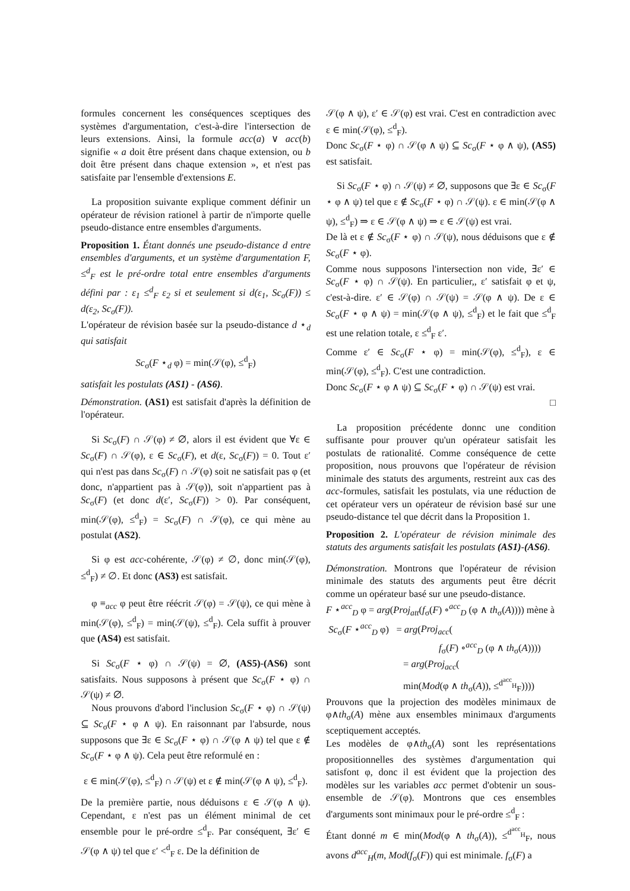formules concernent les conséquences sceptiques des systèmes d'argumentation, c'est-à-dire l'intersection de leurs extensions. Ainsi, la formule acc(a) ∨ acc(b) signifie « a doit être présent dans chaque extension, ou b doit être présent dans chaque extension », et n'est pas satisfaite par l'ensemble d'extensions E.
La proposition suivante explique comment définir un opérateur de révision rationel à partir de n'importe quelle pseudo-distance entre ensembles d'arguments.
Proposition 1. Étant donnés une pseudo-distance d entre ensembles d'arguments, et un système d'argumentation F, ≤<sup>d</sup><sub>F</sub> est le pré-ordre total entre ensembles d'arguments défini par : ε<sub>1</sub> ≤<sup>d</sup><sub>F</sub> ε<sub>2</sub> si et seulement si d(ε<sub>1</sub>, Sc<sub>σ</sub>(F)) ≤ d(ε<sub>2</sub>, Sc<sub>σ</sub>(F)).
L'opérateur de révision basée sur la pseudo-distance d ⋆<sub>d</sub> qui satisfait
Sc<sub>σ</sub>(F ⋆<sub>d</sub> φ) = min(𝒮(φ), ≤<sup>d</sup><sub>F</sub>)
satisfait les postulats (AS1) - (AS6).
Démonstration. (AS1) est satisfait d'après la définition de l'opérateur.
Si Sc<sub>σ</sub>(F) ∩ 𝒮(φ) ≠ ∅, alors il est évident que ∀ε ∈ Sc<sub>σ</sub>(F) ∩ 𝒮(φ), ε ∈ Sc<sub>σ</sub>(F), et d(ε, Sc<sub>σ</sub>(F)) = 0. Tout ε′ qui n'est pas dans Sc<sub>σ</sub>(F) ∩ 𝒮(φ) soit ne satisfait pas φ (et donc, n'appartient pas à 𝒮(φ)), soit n'appartient pas à Sc<sub>σ</sub>(F) (et donc d(ε′, Sc<sub>σ</sub>(F)) > 0). Par conséquent, min(𝒮(φ), ≤<sup>d</sup><sub>F</sub>) = Sc<sub>σ</sub>(F) ∩ 𝒮(φ), ce qui mène au postulat (AS2).
Si φ est acc-cohérente, 𝒮(φ) ≠ ∅, donc min(𝒮(φ), ≤<sup>d</sup><sub>F</sub>) ≠ ∅. Et donc (AS3) est satisfait.
φ ≡<sub>acc</sub> φ peut être réécrit 𝒮(φ) = 𝒮(ψ), ce qui mène à min(𝒮(φ), ≤<sup>d</sup><sub>F</sub>) = min(𝒮(ψ), ≤<sup>d</sup><sub>F</sub>). Cela suffit à prouver que (AS4) est satisfait.
Si Sc<sub>σ</sub>(F ⋆ φ) ∩ 𝒮(ψ) = ∅, (AS5)-(AS6) sont satisfaits. Nous supposons à présent que Sc<sub>σ</sub>(F ⋆ φ) ∩ 𝒮(ψ) ≠ ∅.
Nous prouvons d'abord l'inclusion Sc<sub>σ</sub>(F ⋆ φ) ∩ 𝒮(ψ) ⊆ Sc<sub>σ</sub>(F ⋆ φ ∧ ψ). En raisonnant par l'absurde, nous supposons que ∃ε ∈ Sc<sub>σ</sub>(F ⋆ φ) ∩ 𝒮(φ ∧ ψ) tel que ε ∉ Sc<sub>σ</sub>(F ⋆ φ ∧ ψ). Cela peut être reformulé en :
ε ∈ min(𝒮(φ), ≤<sup>d</sup><sub>F</sub>) ∩ 𝒮(ψ) et ε ∉ min(𝒮(φ ∧ ψ), ≤<sup>d</sup><sub>F</sub>).
De la première partie, nous déduisons ε ∈ 𝒮(φ ∧ ψ). Cependant, ε n'est pas un élément minimal de cet ensemble pour le pré-ordre ≤<sup>d</sup><sub>F</sub>. Par conséquent, ∃ε′ ∈ 𝒮(φ ∧ ψ) tel que ε′ <<sup>d</sup><sub>F</sub> ε. De la définition de
𝒮(φ ∧ ψ), ε′ ∈ 𝒮(φ) est vrai. C'est en contradiction avec ε ∈ min(𝒮(φ), ≤<sup>d</sup><sub>F</sub>).
Donc Sc<sub>σ</sub>(F ⋆ φ) ∩ 𝒮(φ ∧ ψ) ⊆ Sc<sub>σ</sub>(F ⋆ φ ∧ ψ), (AS5) est satisfait.
Si Sc<sub>σ</sub>(F ⋆ φ) ∩ 𝒮(ψ) ≠ ∅, supposons que ∃ε ∈ Sc<sub>σ</sub>(F ⋆ φ ∧ ψ) tel que ε ∉ Sc<sub>σ</sub>(F ⋆ φ) ∩ 𝒮(ψ). ε ∈ min(𝒮(φ ∧ ψ), ≤<sup>d</sup><sub>F</sub>) ⇒ ε ∈ 𝒮(φ ∧ ψ) ⇒ ε ∈ 𝒮(ψ) est vrai.
De là et ε ∉ Sc<sub>σ</sub>(F ⋆ φ) ∩ 𝒮(ψ), nous déduisons que ε ∉ Sc<sub>σ</sub>(F ⋆ φ).
Comme nous supposons l'intersection non vide, ∃ε′ ∈ Sc<sub>σ</sub>(F ⋆ φ) ∩ 𝒮(ψ). En particulier,, ε′ satisfait φ et ψ, c'est-à-dire. ε′ ∈ 𝒮(φ) ∩ 𝒮(ψ) = 𝒮(φ ∧ ψ). De ε ∈ Sc<sub>σ</sub>(F ⋆ φ ∧ ψ) = min(𝒮(φ ∧ ψ), ≤<sup>d</sup><sub>F</sub>) et le fait que ≤<sup>d</sup><sub>F</sub> est une relation totale, ε ≤<sup>d</sup><sub>F</sub> ε′.
Comme ε′ ∈ Sc<sub>σ</sub>(F ⋆ φ) = min(𝒮(φ), ≤<sup>d</sup><sub>F</sub>), ε ∈ min(𝒮(φ), ≤<sup>d</sup><sub>F</sub>). C'est une contradiction.
Donc Sc<sub>σ</sub>(F ⋆ φ ∧ ψ) ⊆ Sc<sub>σ</sub>(F ⋆ φ) ∩ 𝒮(ψ) est vrai.
□
La proposition précédente donnc une condition suffisante pour prouver qu'un opérateur satisfait les postulats de rationalité. Comme conséquence de cette proposition, nous prouvons que l'opérateur de révision minimale des statuts des arguments, restreint aux cas des acc-formules, satisfait les postulats, via une réduction de cet opérateur vers un opérateur de révision basé sur une pseudo-distance tel que décrit dans la Proposition 1.
Proposition 2. L'opérateur de révision minimale des statuts des arguments satisfait les postulats (AS1)-(AS6).
Démonstration. Montrons que l'opérateur de révision minimale des statuts des arguments peut être décrit comme un opérateur basé sur une pseudo-distance.
F ⋆<sup>acc</sup><sub>D</sub> φ = arg(Proj<sub>att</sub>(f<sub>σ</sub>(F) ∘<sup>acc</sup><sub>D</sub> (φ ∧ th<sub>σ</sub>(A)))) mène à
Sc<sub>σ</sub>(F ⋆<sup>acc</sup><sub>D</sub> φ) = arg(Proj<sub>acc</sub>(
f<sub>σ</sub>(F) ∘<sup>acc</sup><sub>D</sub> (φ ∧ th<sub>σ</sub>(A))))
= arg(Proj<sub>acc</sub>(
min(Mod(φ ∧ th<sub>σ</sub>(A)), ≤<sup>d<sup>acc</sup><sub>H</sub></sup><sub>F</sub>))))
Prouvons que la projection des modèles minimaux de φ∧th<sub>σ</sub>(A) mène aux ensembles minimaux d'arguments sceptiquement acceptés.
Les modèles de φ∧th<sub>σ</sub>(A) sont les représentations propositionnelles des systèmes d'argumentation qui satisfont φ, donc il est évident que la projection des modèles sur les variables acc permet d'obtenir un sous-ensemble de 𝒮(φ). Montrons que ces ensembles d'arguments sont minimaux pour le pré-ordre ≤<sup>d</sup><sub>F</sub> :
Étant donné m ∈ min(Mod(φ ∧ th<sub>σ</sub>(A)), ≤<sup>d<sup>acc</sup><sub>H</sub></sup><sub>F</sub>, nous avons d<sup>acc</sup><sub>H</sub>(m, Mod(f<sub>σ</sub>(F)) qui est minimale. f<sub>σ</sub>(F) a